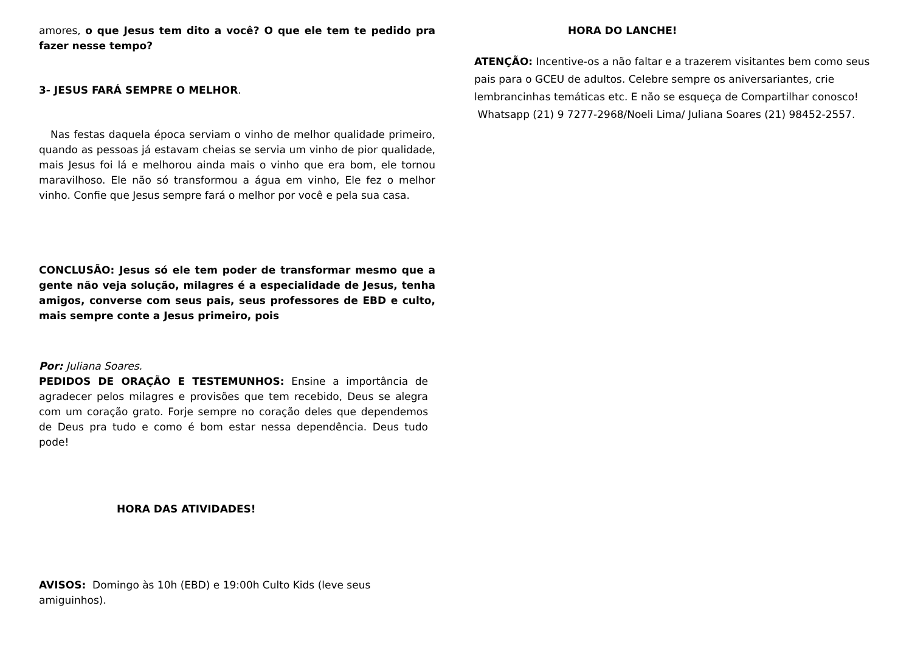amores, o que Jesus tem dito a você? O que ele tem te pedido pra fazer nesse tempo?
3- JESUS FARÁ SEMPRE O MELHOR.
Nas festas daquela época serviam o vinho de melhor qualidade primeiro, quando as pessoas já estavam cheias se servia um vinho de pior qualidade, mais Jesus foi lá e melhorou ainda mais o vinho que era bom, ele tornou maravilhoso. Ele não só transformou a água em vinho, Ele fez o melhor vinho. Confie que Jesus sempre fará o melhor por você e pela sua casa.
CONCLUSÃO: Jesus só ele tem poder de transformar mesmo que a gente não veja solução, milagres é a especialidade de Jesus, tenha amigos, converse com seus pais, seus professores de EBD e culto, mais sempre conte a Jesus primeiro, pois
Por: Juliana Soares.
PEDIDOS DE ORAÇÃO E TESTEMUNHOS: Ensine a importância de agradecer pelos milagres e provisões que tem recebido, Deus se alegra com um coração grato. Forje sempre no coração deles que dependemos de Deus pra tudo e como é bom estar nessa dependência. Deus tudo pode!
HORA DAS ATIVIDADES!
AVISOS: Domingo às 10h (EBD) e 19:00h Culto Kids (leve seus amiguinhos).
HORA DO LANCHE!
ATENÇÃO: Incentive-os a não faltar e a trazerem visitantes bem como seus pais para o GCEU de adultos. Celebre sempre os aniversariantes, crie lembrancinhas temáticas etc. E não se esqueça de Compartilhar conosco!
Whatsapp (21) 9 7277-2968/Noeli Lima/ Juliana Soares (21) 98452-2557.